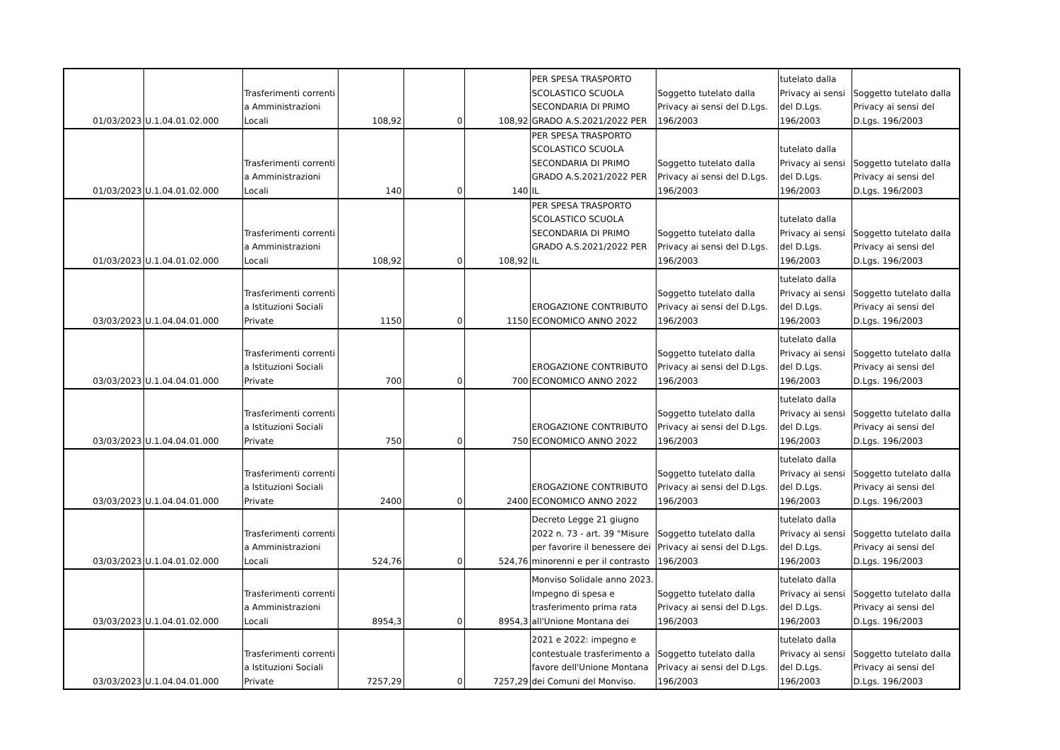| 01/03/2023 | U.1.04.01.02.000 | Trasferimenti correnti a Amministrazioni Locali | 108,92 | 0 | 108,92 | PER SPESA TRASPORTO SCOLASTICO SCUOLA SECONDARIA DI PRIMO GRADO A.S.2021/2022 PER | Soggetto tutelato dalla Privacy ai sensi del D.Lgs. 196/2003 | tutelato dalla Privacy ai sensi del D.Lgs. 196/2003 | Soggetto tutelato dalla Privacy ai sensi del D.Lgs. 196/2003 |
| 01/03/2023 | U.1.04.01.02.000 | Trasferimenti correnti a Amministrazioni Locali | 140 | 0 | 140 | PER SPESA TRASPORTO SCOLASTICO SCUOLA SECONDARIA DI PRIMO GRADO A.S.2021/2022 PER IL | Soggetto tutelato dalla Privacy ai sensi del D.Lgs. 196/2003 | tutelato dalla Privacy ai sensi del D.Lgs. 196/2003 | Soggetto tutelato dalla Privacy ai sensi del D.Lgs. 196/2003 |
| 01/03/2023 | U.1.04.01.02.000 | Trasferimenti correnti a Amministrazioni Locali | 108,92 | 0 | 108,92 | PER SPESA TRASPORTO SCOLASTICO SCUOLA SECONDARIA DI PRIMO GRADO A.S.2021/2022 PER IL | Soggetto tutelato dalla Privacy ai sensi del D.Lgs. 196/2003 | tutelato dalla Privacy ai sensi del D.Lgs. 196/2003 | Soggetto tutelato dalla Privacy ai sensi del D.Lgs. 196/2003 |
| 03/03/2023 | U.1.04.04.01.000 | Trasferimenti correnti a Istituzioni Sociali Private | 1150 | 0 | 1150 | EROGAZIONE CONTRIBUTO ECONOMICO ANNO 2022 | Soggetto tutelato dalla Privacy ai sensi del D.Lgs. 196/2003 | tutelato dalla Privacy ai sensi del D.Lgs. 196/2003 | Soggetto tutelato dalla Privacy ai sensi del D.Lgs. 196/2003 |
| 03/03/2023 | U.1.04.04.01.000 | Trasferimenti correnti a Istituzioni Sociali Private | 700 | 0 | 700 | EROGAZIONE CONTRIBUTO ECONOMICO ANNO 2022 | Soggetto tutelato dalla Privacy ai sensi del D.Lgs. 196/2003 | tutelato dalla Privacy ai sensi del D.Lgs. 196/2003 | Soggetto tutelato dalla Privacy ai sensi del D.Lgs. 196/2003 |
| 03/03/2023 | U.1.04.04.01.000 | Trasferimenti correnti a Istituzioni Sociali Private | 750 | 0 | 750 | EROGAZIONE CONTRIBUTO ECONOMICO ANNO 2022 | Soggetto tutelato dalla Privacy ai sensi del D.Lgs. 196/2003 | tutelato dalla Privacy ai sensi del D.Lgs. 196/2003 | Soggetto tutelato dalla Privacy ai sensi del D.Lgs. 196/2003 |
| 03/03/2023 | U.1.04.04.01.000 | Trasferimenti correnti a Istituzioni Sociali Private | 2400 | 0 | 2400 | EROGAZIONE CONTRIBUTO ECONOMICO ANNO 2022 | Soggetto tutelato dalla Privacy ai sensi del D.Lgs. 196/2003 | tutelato dalla Privacy ai sensi del D.Lgs. 196/2003 | Soggetto tutelato dalla Privacy ai sensi del D.Lgs. 196/2003 |
| 03/03/2023 | U.1.04.01.02.000 | Trasferimenti correnti a Amministrazioni Locali | 524,76 | 0 | 524,76 | Decreto Legge 21 giugno 2022 n. 73 - art. 39 "Misure per favorire il benessere dei minorenni e per il contrasto | Soggetto tutelato dalla Privacy ai sensi del D.Lgs. 196/2003 | tutelato dalla Privacy ai sensi del D.Lgs. 196/2003 | Soggetto tutelato dalla Privacy ai sensi del D.Lgs. 196/2003 |
| 03/03/2023 | U.1.04.01.02.000 | Trasferimenti correnti a Amministrazioni Locali | 8954,3 | 0 | 8954,3 | Monviso Solidale anno 2023. Impegno di spesa e trasferimento prima rata all'Unione Montana dei | Soggetto tutelato dalla Privacy ai sensi del D.Lgs. 196/2003 | tutelato dalla Privacy ai sensi del D.Lgs. 196/2003 | Soggetto tutelato dalla Privacy ai sensi del D.Lgs. 196/2003 |
| 03/03/2023 | U.1.04.04.01.000 | Trasferimenti correnti a Istituzioni Sociali Private | 7257,29 | 0 | 7257,29 | 2021 e 2022: impegno e contestuale trasferimento a favore dell'Unione Montana dei Comuni del Monviso. | Soggetto tutelato dalla Privacy ai sensi del D.Lgs. 196/2003 | tutelato dalla Privacy ai sensi del D.Lgs. 196/2003 | Soggetto tutelato dalla Privacy ai sensi del D.Lgs. 196/2003 |